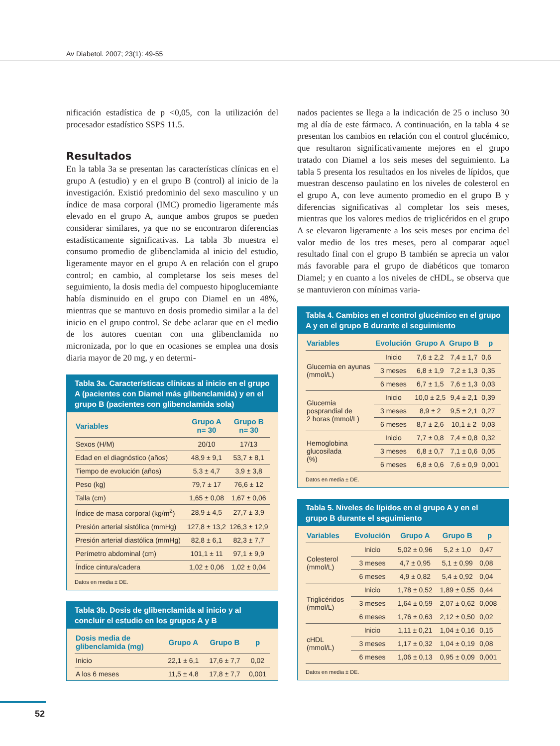Av Diabetol. 2007; 23(1): 49-55
nificación estadística de p <0,05, con la utilización del procesador estadístico SSPS 11.5.
Resultados
En la tabla 3a se presentan las características clínicas en el grupo A (estudio) y en el grupo B (control) al inicio de la investigación. Existió predominio del sexo masculino y un índice de masa corporal (IMC) promedio ligeramente más elevado en el grupo A, aunque ambos grupos se pueden considerar similares, ya que no se encontraron diferencias estadísticamente significativas. La tabla 3b muestra el consumo promedio de glibenclamida al inicio del estudio, ligeramente mayor en el grupo A en relación con el grupo control; en cambio, al completarse los seis meses del seguimiento, la dosis media del compuesto hipoglucemiante había disminuido en el grupo con Diamel en un 48%, mientras que se mantuvo en dosis promedio similar a la del inicio en el grupo control. Se debe aclarar que en el medio de los autores cuentan con una glibenclamida no micronizada, por lo que en ocasiones se emplea una dosis diaria mayor de 20 mg, y en determi-
Tabla 3a. Características clínicas al inicio en el grupo A (pacientes con Diamel más glibenclamida) y en el grupo B (pacientes con glibenclamida sola)
| Variables | Grupo A n= 30 | Grupo B n= 30 |
| --- | --- | --- |
| Sexos (H/M) | 20/10 | 17/13 |
| Edad en el diagnóstico (años) | 48,9 ± 9,1 | 53,7 ± 8,1 |
| Tiempo de evolución (años) | 5,3 ± 4,7 | 3,9 ± 3,8 |
| Peso (kg) | 79,7 ± 17 | 76,6 ± 12 |
| Talla (cm) | 1,65 ± 0,08 | 1,67 ± 0,06 |
| Índice de masa corporal (kg/m<sup>2</sup>) | 28,9 ± 4,5 | 27,7 ± 3,9 |
| Presión arterial sistólica (mmHg) | 127,8 ± 13,2 | 126,3 ± 12,9 |
| Presión arterial diastólica (mmHg) | 82,8 ± 6,1 | 82,3 ± 7,7 |
| Perímetro abdominal (cm) | 101,1 ± 11 | 97,1 ± 9,9 |
| Índice cintura/cadera | 1,02 ± 0,06 | 1,02 ± 0,04 |
Datos en media ± DE.
Tabla 3b. Dosis de glibenclamida al inicio y al concluir el estudio en los grupos A y B
| Dosis media de glibenclamida (mg) | Grupo A | Grupo B | p |
| --- | --- | --- | --- |
| Inicio | 22,1 ± 6,1 | 17,6 ± 7,7 | 0,02 |
| A los 6 meses | 11,5 ± 4,8 | 17,8 ± 7,7 | 0,001 |
nados pacientes se llega a la indicación de 25 o incluso 30 mg al día de este fármaco. A continuación, en la tabla 4 se presentan los cambios en relación con el control glucémico, que resultaron significativamente mejores en el grupo tratado con Diamel a los seis meses del seguimiento. La tabla 5 presenta los resultados en los niveles de lípidos, que muestran descenso paulatino en los niveles de colesterol en el grupo A, con leve aumento promedio en el grupo B y diferencias significativas al completar los seis meses, mientras que los valores medios de triglicéridos en el grupo A se elevaron ligeramente a los seis meses por encima del valor medio de los tres meses, pero al comparar aquel resultado final con el grupo B también se aprecia un valor más favorable para el grupo de diabéticos que tomaron Diamel; y en cuanto a los niveles de cHDL, se observa que se mantuvieron con mínimas varia-
Tabla 4. Cambios en el control glucémico en el grupo A y en el grupo B durante el seguimiento
| Variables | Evolución | Grupo A | Grupo B | p |
| --- | --- | --- | --- | --- |
| Glucemia en ayunas (mmol/L) | Inicio | 7,6 ± 2,2 | 7,4 ± 1,7 | 0,6 |
| | 3 meses | 6,8 ± 1,9 | 7,2 ± 1,3 | 0,35 |
| | 6 meses | 6,7 ± 1,5 | 7,6 ± 1,3 | 0,03 |
| Glucemia posprandial de 2 horas (mmol/L) | Inicio | 10,0 ± 2,5 | 9,4 ± 2,1 | 0,39 |
| | 3 meses | 8,9 ± 2 | 9,5 ± 2,1 | 0,27 |
| | 6 meses | 8,7 ± 2,6 | 10,1 ± 2 | 0,03 |
| Hemoglobina glucosilada (%) | Inicio | 7,7 ± 0,8 | 7,4 ± 0,8 | 0,32 |
| | 3 meses | 6,8 ± 0,7 | 7,1 ± 0,6 | 0,05 |
| | 6 meses | 6,8 ± 0,6 | 7,6 ± 0,9 | 0,001 |
Datos en media ± DE.
Tabla 5. Niveles de lípidos en el grupo A y en el grupo B durante el seguimiento
| Variables | Evolución | Grupo A | Grupo B | p |
| --- | --- | --- | --- | --- |
| Colesterol (mmol/L) | Inicio | 5,02 ± 0,96 | 5,2 ± 1,0 | 0,47 |
| | 3 meses | 4,7 ± 0,95 | 5,1 ± 0,99 | 0,08 |
| | 6 meses | 4,9 ± 0,82 | 5,4 ± 0,92 | 0,04 |
| Triglicéridos (mmol/L) | Inicio | 1,78 ± 0,52 | 1,89 ± 0,55 | 0,44 |
| | 3 meses | 1,64 ± 0,59 | 2,07 ± 0,62 | 0,008 |
| | 6 meses | 1,76 ± 0,63 | 2,12 ± 0,50 | 0,02 |
| cHDL (mmol/L) | Inicio | 1,11 ± 0,21 | 1,04 ± 0,16 | 0,15 |
| | 3 meses | 1,17 ± 0,32 | 1,04 ± 0,19 | 0,08 |
| | 6 meses | 1,06 ± 0,13 | 0,95 ± 0,09 | 0,001 |
Datos en media ± DE.
52